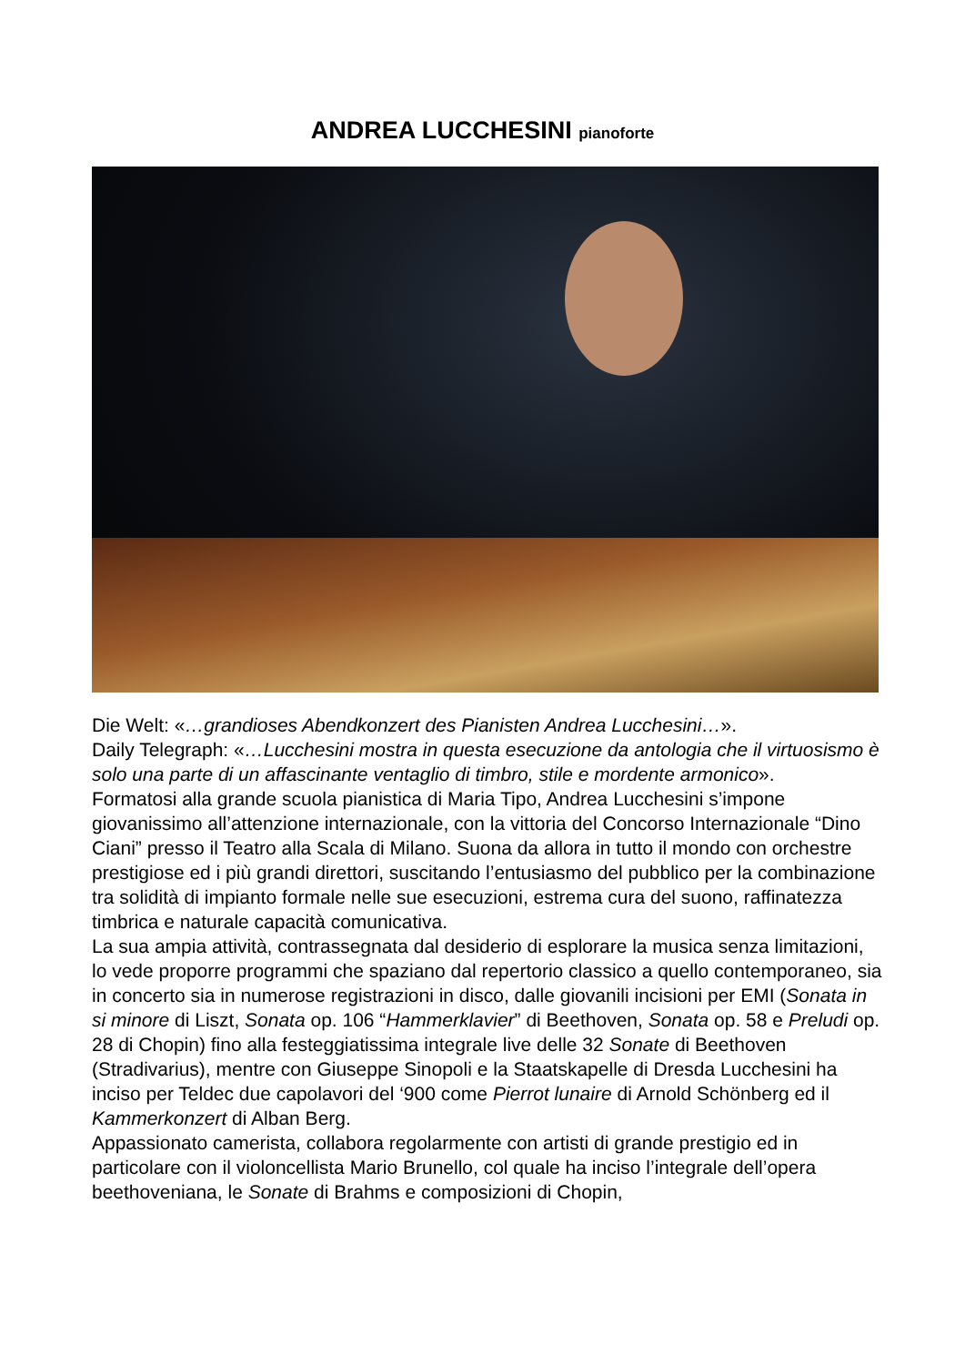ANDREA LUCCHESINI pianoforte
Die Welt: «…grandioses Abendkonzert des Pianisten Andrea Lucchesini…».
Daily Telegraph: «…Lucchesini mostra in questa esecuzione da antologia che il virtuosismo è solo una parte di un affascinante ventaglio di timbro, stile e mordente armonico».
Formatosi alla grande scuola pianistica di Maria Tipo, Andrea Lucchesini s’impone giovanissimo all’attenzione internazionale, con la vittoria del Concorso Internazionale “Dino Ciani” presso il Teatro alla Scala di Milano. Suona da allora in tutto il mondo con orchestre prestigiose ed i più grandi direttori, suscitando l’entusiasmo del pubblico per la combinazione tra solidità di impianto formale nelle sue esecuzioni, estrema cura del suono, raffinatezza timbrica e naturale capacità comunicativa.
La sua ampia attività, contrassegnata dal desiderio di esplorare la musica senza limitazioni, lo vede proporre programmi che spaziano dal repertorio classico a quello contemporaneo, sia in concerto sia in numerose registrazioni in disco, dalle giovanili incisioni per EMI (Sonata in si minore di Liszt, Sonata op. 106 “Hammerklavier” di Beethoven, Sonata op. 58 e Preludi op. 28 di Chopin) fino alla festeggiatissima integrale live delle 32 Sonate di Beethoven (Stradivarius), mentre con Giuseppe Sinopoli e la Staatskapelle di Dresda Lucchesini ha inciso per Teldec due capolavori del ‘900 come Pierrot lunaire di Arnold Schönberg ed il Kammerkonzert di Alban Berg.
Appassionato camerista, collabora regolarmente con artisti di grande prestigio ed in particolare con il violoncellista Mario Brunello, col quale ha inciso l’integrale dell’opera beethoveniana, le Sonate di Brahms e composizioni di Chopin,